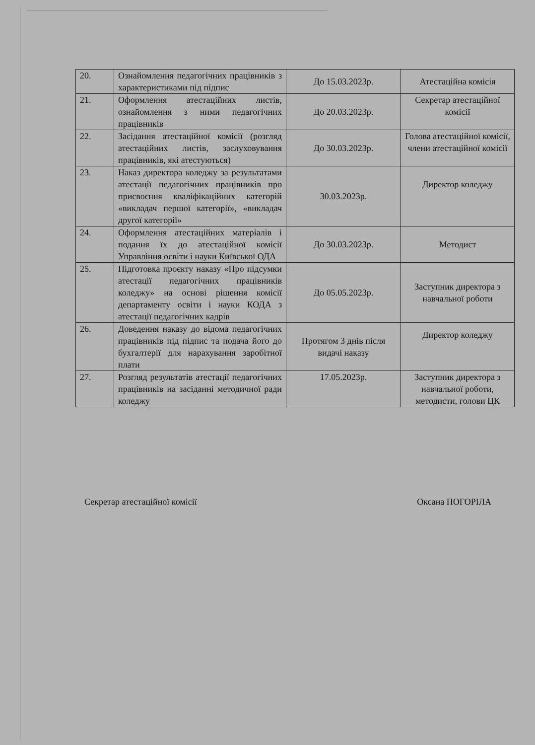| 20. | Ознайомлення педагогічних працівників з характеристиками під підпис | До 15.03.2023р. | Атестаційна комісія |
| 21. | Оформлення атестаційних листів, ознайомлення з ними педагогічних працівників | До 20.03.2023р. | Секретар атестаційної комісії |
| 22. | Засідання атестаційної комісії (розгляд атестаційних листів, заслуховування працівників, які атестуються) | До 30.03.2023р. | Голова атестаційної комісії, члени атестаційної комісії |
| 23. | Наказ директора коледжу за результатами атестації педагогічних працівників про присвоєння кваліфікаційних категорій «викладач першої категорії», «викладач другої категорії» | 30.03.2023р. | Директор коледжу |
| 24. | Оформлення атестаційних матеріалів і подання їх до атестаційної комісії Управління освіти і науки Київської ОДА | До 30.03.2023р. | Методист |
| 25. | Підготовка проєкту наказу «Про підсумки атестації педагогічних працівників коледжу» на основі рішення комісії департаменту освіти і науки КОДА з атестації педагогічних кадрів | До 05.05.2023р. | Заступник директора з навчальної роботи |
| 26. | Доведення наказу до відома педагогічних працівників під підпис та подача його до бухгалтерії для нарахування заробітної плати | Протягом 3 днів після видачі наказу | Директор коледжу |
| 27. | Розгляд результатів атестації педагогічних працівників на засіданні методичної ради коледжу | 17.05.2023р. | Заступник директора з навчальної роботи, методисти, голови ЦК |
Секретар атестаційної комісії Оксана ПОГОРІЛА